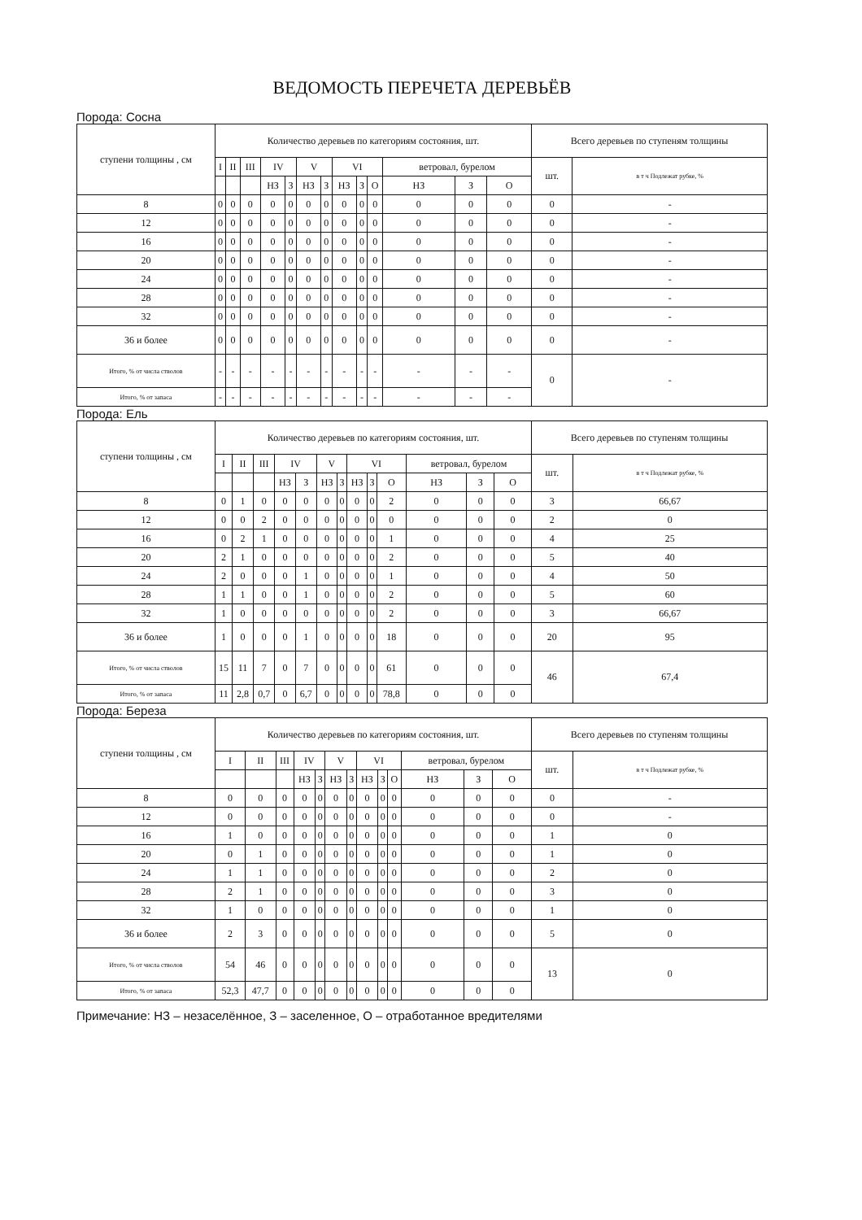ВЕДОМОСТЬ ПЕРЕЧЕТА ДЕРЕВЬЁВ
Порода: Сосна
| ступени толщины , см | Количество деревьев по категориям состояния, шт. | | | | | | | | | | | | | Всего деревьев по ступеням толщины | |
| --- | --- | --- | --- | --- | --- | --- | --- | --- | --- | --- | --- | --- | --- | --- | --- |
| | I | II | III | IV | | V | | VI | | | ветровал, бурелом | | | шт. | в т ч Подлежат рубке, % |
| | | | | НЗ | З | НЗ | З | НЗ | З | О | НЗ | З | О | | |
| 8 | 0 | 0 | 0 | 0 | 0 | 0 | 0 | 0 | 0 | 0 | 0 | 0 | 0 | 0 | - |
| 12 | 0 | 0 | 0 | 0 | 0 | 0 | 0 | 0 | 0 | 0 | 0 | 0 | 0 | 0 | - |
| 16 | 0 | 0 | 0 | 0 | 0 | 0 | 0 | 0 | 0 | 0 | 0 | 0 | 0 | 0 | - |
| 20 | 0 | 0 | 0 | 0 | 0 | 0 | 0 | 0 | 0 | 0 | 0 | 0 | 0 | 0 | - |
| 24 | 0 | 0 | 0 | 0 | 0 | 0 | 0 | 0 | 0 | 0 | 0 | 0 | 0 | 0 | - |
| 28 | 0 | 0 | 0 | 0 | 0 | 0 | 0 | 0 | 0 | 0 | 0 | 0 | 0 | 0 | - |
| 32 | 0 | 0 | 0 | 0 | 0 | 0 | 0 | 0 | 0 | 0 | 0 | 0 | 0 | 0 | - |
| 36 и более | 0 | 0 | 0 | 0 | 0 | 0 | 0 | 0 | 0 | 0 | 0 | 0 | 0 | 0 | - |
| Итого, % от числа стволов | - | - | - | - | - | - | - | - | - | - | - | - | - | 0 | - |
| Итого, % от запаса | - | - | - | - | - | - | - | - | - | - | - | - | - | | |
Порода: Ель
| ступени толщины , см | Количество деревьев по категориям состояния, шт. | | | | | | | | | | | | | Всего деревьев по ступеням толщины | |
| --- | --- | --- | --- | --- | --- | --- | --- | --- | --- | --- | --- | --- | --- | --- | --- |
| | I | II | III | IV | | V | | VI | | | ветровал, бурелом | | | шт. | в т ч Подлежат рубке, % |
| | | | | НЗ | З | НЗ | З | НЗ | З | О | НЗ | З | О | | |
| 8 | 0 | 1 | 0 | 0 | 0 | 0 | 0 | 0 | 0 | 2 | 0 | 0 | 0 | 3 | 66,67 |
| 12 | 0 | 0 | 2 | 0 | 0 | 0 | 0 | 0 | 0 | 0 | 0 | 0 | 0 | 2 | 0 |
| 16 | 0 | 2 | 1 | 0 | 0 | 0 | 0 | 0 | 0 | 1 | 0 | 0 | 0 | 4 | 25 |
| 20 | 2 | 1 | 0 | 0 | 0 | 0 | 0 | 0 | 0 | 2 | 0 | 0 | 0 | 5 | 40 |
| 24 | 2 | 0 | 0 | 0 | 1 | 0 | 0 | 0 | 0 | 1 | 0 | 0 | 0 | 4 | 50 |
| 28 | 1 | 1 | 0 | 0 | 1 | 0 | 0 | 0 | 0 | 2 | 0 | 0 | 0 | 5 | 60 |
| 32 | 1 | 0 | 0 | 0 | 0 | 0 | 0 | 0 | 0 | 2 | 0 | 0 | 0 | 3 | 66,67 |
| 36 и более | 1 | 0 | 0 | 0 | 1 | 0 | 0 | 0 | 0 | 18 | 0 | 0 | 0 | 20 | 95 |
| Итого, % от числа стволов | 15 | 11 | 7 | 0 | 7 | 0 | 0 | 0 | 0 | 61 | 0 | 0 | 0 | 46 | 67,4 |
| Итого, % от запаса | 11 | 2,8 | 0,7 | 0 | 6,7 | 0 | 0 | 0 | 0 | 78,8 | 0 | 0 | 0 | | |
Порода: Береза
| ступени толщины , см | Количество деревьев по категориям состояния, шт. | | | | | | | | | | | | | Всего деревьев по ступеням толщины | |
| --- | --- | --- | --- | --- | --- | --- | --- | --- | --- | --- | --- | --- | --- | --- | --- |
| | I | II | III | IV | | V | | VI | | | ветровал, бурелом | | | шт. | в т ч Подлежат рубке, % |
| | | | | НЗ | З | НЗ | З | НЗ | З | О | НЗ | З | О | | |
| 8 | 0 | 0 | 0 | 0 | 0 | 0 | 0 | 0 | 0 | 0 | 0 | 0 | 0 | 0 | - |
| 12 | 0 | 0 | 0 | 0 | 0 | 0 | 0 | 0 | 0 | 0 | 0 | 0 | 0 | 0 | - |
| 16 | 1 | 0 | 0 | 0 | 0 | 0 | 0 | 0 | 0 | 0 | 0 | 0 | 0 | 1 | 0 |
| 20 | 0 | 1 | 0 | 0 | 0 | 0 | 0 | 0 | 0 | 0 | 0 | 0 | 0 | 1 | 0 |
| 24 | 1 | 1 | 0 | 0 | 0 | 0 | 0 | 0 | 0 | 0 | 0 | 0 | 0 | 2 | 0 |
| 28 | 2 | 1 | 0 | 0 | 0 | 0 | 0 | 0 | 0 | 0 | 0 | 0 | 0 | 3 | 0 |
| 32 | 1 | 0 | 0 | 0 | 0 | 0 | 0 | 0 | 0 | 0 | 0 | 0 | 0 | 1 | 0 |
| 36 и более | 2 | 3 | 0 | 0 | 0 | 0 | 0 | 0 | 0 | 0 | 0 | 0 | 0 | 5 | 0 |
| Итого, % от числа стволов | 54 | 46 | 0 | 0 | 0 | 0 | 0 | 0 | 0 | 0 | 0 | 0 | 0 | 13 | 0 |
| Итого, % от запаса | 52,3 | 47,7 | 0 | 0 | 0 | 0 | 0 | 0 | 0 | 0 | 0 | 0 | 0 | | |
Примечание: НЗ – незаселённое, З – заселенное, О – отработанное вредителями